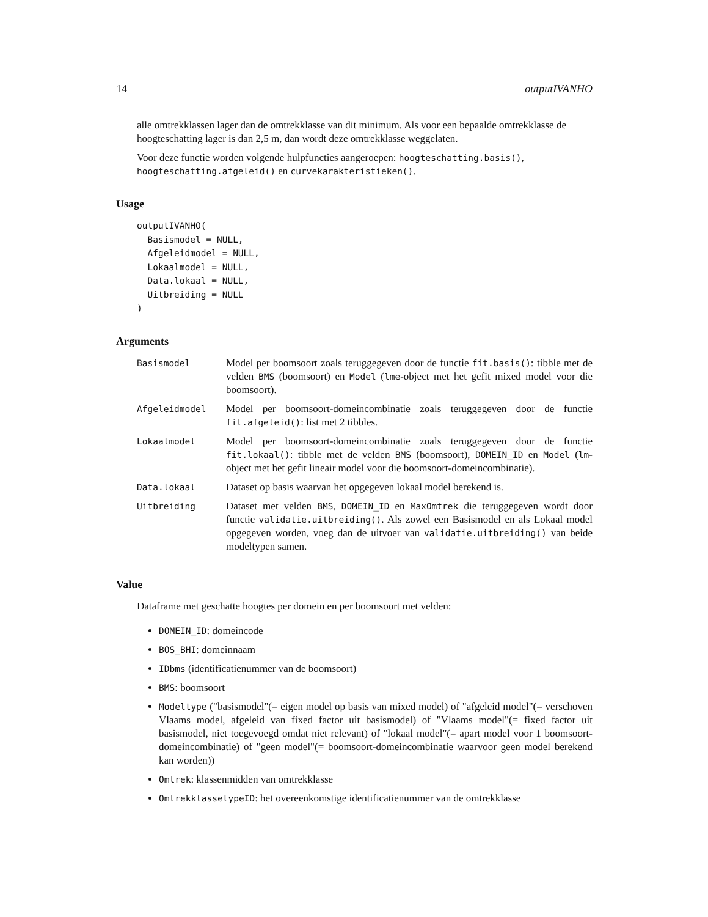14 outputIVANHO
alle omtrekklassen lager dan de omtrekklasse van dit minimum. Als voor een bepaalde omtrekklasse de hoogteschatting lager is dan 2,5 m, dan wordt deze omtrekklasse weggelaten.
Voor deze functie worden volgende hulpfuncties aangeroepen: hoogteschatting.basis(), hoogteschatting.afgeleid() en curvekarakteristieken().
Usage
outputIVANHO(
  Basismodel = NULL,
  Afgeleidmodel = NULL,
  Lokaalmodel = NULL,
  Data.lokaal = NULL,
  Uitbreiding = NULL
)
Arguments
| Basismodel | Model per boomsoort zoals teruggegeven door de functie fit.basis() : tibble met de velden BMS (boomsoort) en Model ( lme -object met het gefit mixed model voor die boomsoort). |
| Afgeleidmodel | Model per boomsoort-domeincombinatie zoals teruggegeven door de functie fit.afgeleid() : list met 2 tibbles. |
| Lokaalmodel | Model per boomsoort-domeincombinatie zoals teruggegeven door de functie fit.lokaal() : tibble met de velden BMS (boomsoort), DOMEIN_ID en Model ( lm -object met het gefit lineair model voor die boomsoort-domeincombinatie). |
| Data.lokaal | Dataset op basis waarvan het opgegeven lokaal model berekend is. |
| Uitbreiding | Dataset met velden BMS , DOMEIN_ID en MaxOmtrek die teruggegeven wordt door functie validatie.uitbreiding() . Als zowel een Basismodel en als Lokaal model opgegeven worden, voeg dan de uitvoer van validatie.uitbreiding() van beide modeltypen samen. |
Value
Dataframe met geschatte hoogtes per domein en per boomsoort met velden:
DOMEIN_ID: domeincode
BOS_BHI: domeinnaam
IDbms (identificatienummer van de boomsoort)
BMS: boomsoort
Modeltype ("basismodel"(= eigen model op basis van mixed model) of "afgeleid model"(= verschoven Vlaams model, afgeleid van fixed factor uit basismodel) of "Vlaams model"(= fixed factor uit basismodel, niet toegevoegd omdat niet relevant) of "lokaal model"(= apart model voor 1 boomsoort-domeincombinatie) of "geen model"(= boomsoort-domeincombinatie waarvoor geen model berekend kan worden))
Omtrek: klassenmidden van omtrekklasse
OmtrekklassetypeID: het overeenkomstige identificatienummer van de omtrekklasse